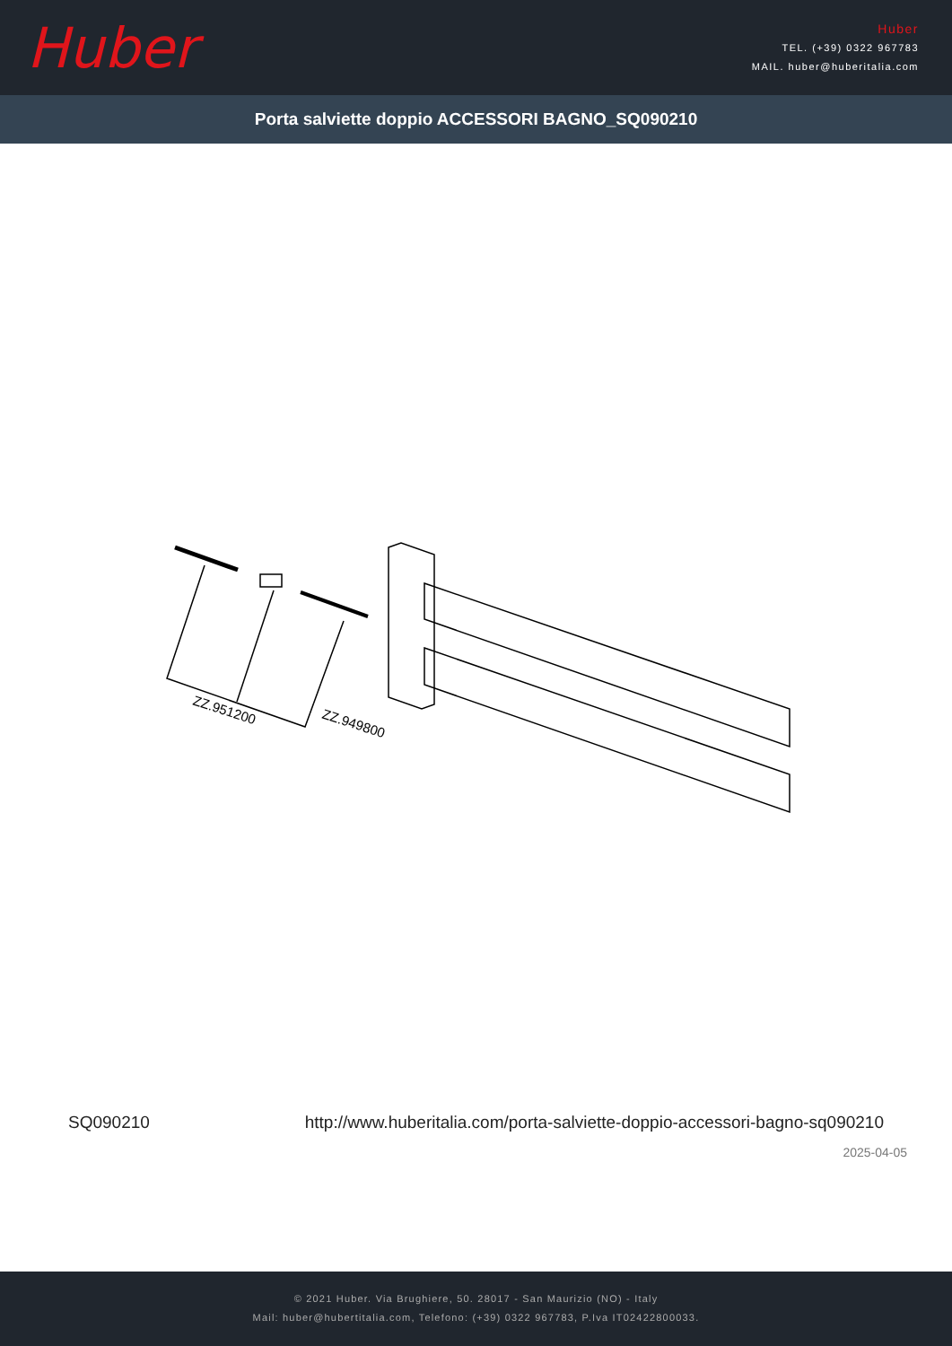Huber
Huber
TEL. (+39) 0322 967783
MAIL. huber@huberitalia.com
Porta salviette doppio ACCESSORI BAGNO_SQ090210
ZZ.951200
ZZ.949800
SQ090210 http://www.huberitalia.com/porta-salviette-doppio-accessori-bagno-sq090210
2025-04-05
© 2021 Huber. Via Brughiere, 50. 28017 - San Maurizio (NO) - Italy
Mail: huber@hubertitalia.com, Telefono: (+39) 0322 967783, P.Iva IT02422800033.